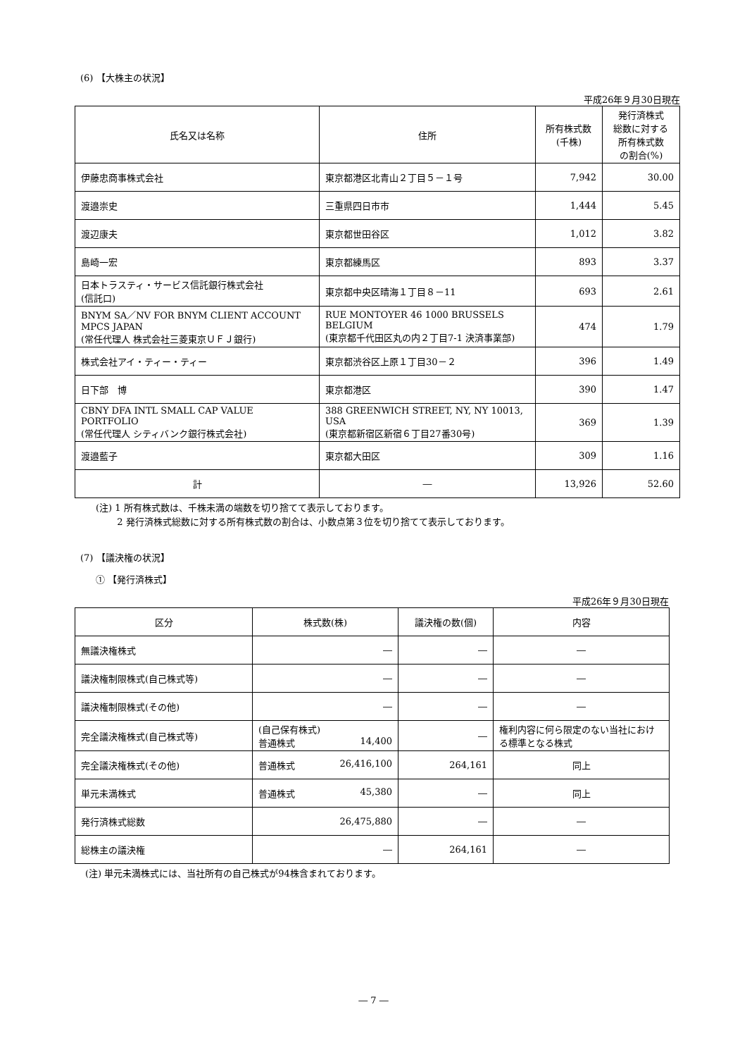(6) 【大株主の状況】
平成26年９月30日現在
| 氏名又は名称 | 住所 | 所有株式数 (千株) | 発行済株式 総数に対する 所有株式数 の割合(%) |
| --- | --- | --- | --- |
| 伊藤忠商事株式会社 | 東京都港区北青山２丁目５－１号 | 7,942 | 30.00 |
| 渡邉崇史 | 三重県四日市市 | 1,444 | 5.45 |
| 渡辺康夫 | 東京都世田谷区 | 1,012 | 3.82 |
| 島崎一宏 | 東京都練馬区 | 893 | 3.37 |
| 日本トラスティ・サービス信託銀行株式会社 (信託口) | 東京都中央区晴海１丁目８－11 | 693 | 2.61 |
| BNYM SA／NV FOR BNYM CLIENT ACCOUNT MPCS JAPAN (常任代理人 株式会社三菱東京ＵＦＪ銀行) | RUE MONTOYER 46 1000 BRUSSELS BELGIUM (東京都千代田区丸の内２丁目7-1 決済事業部) | 474 | 1.79 |
| 株式会社アイ・ティー・ティー | 東京都渋谷区上原１丁目30－２ | 396 | 1.49 |
| 日下部 博 | 東京都港区 | 390 | 1.47 |
| CBNY DFA INTL SMALL CAP VALUE PORTFOLIO (常任代理人 シティバンク銀行株式会社) | 388 GREENWICH STREET, NY, NY 10013, USA (東京都新宿区新宿６丁目27番30号) | 369 | 1.39 |
| 渡邉藍子 | 東京都大田区 | 309 | 1.16 |
| 計 | ― | 13,926 | 52.60 |
(注) 1 所有株式数は、千株未満の端数を切り捨てて表示しております。
　　 2 発行済株式総数に対する所有株式数の割合は、小数点第３位を切り捨てて表示しております。
(7) 【議決権の状況】
① 【発行済株式】
平成26年９月30日現在
| 区分 | 株式数(株) | 議決権の数(個) | 内容 |
| --- | --- | --- | --- |
| 無議決権株式 | ― | ― | ― |
| 議決権制限株式(自己株式等) | ― | ― | ― |
| 議決権制限株式(その他) | ― | ― | ― |
| 完全議決権株式(自己株式等) | (自己保有株式) 普通株式 14,400 | ― | 権利内容に何ら限定のない当社における標準となる株式 |
| 完全議決権株式(その他) | 普通株式 26,416,100 | 264,161 | 同上 |
| 単元未満株式 | 普通株式 45,380 | ― | 同上 |
| 発行済株式総数 | 26,475,880 | ― | ― |
| 総株主の議決権 | ― | 264,161 | ― |
(注) 単元未満株式には、当社所有の自己株式が94株含まれております。
― 7 ―